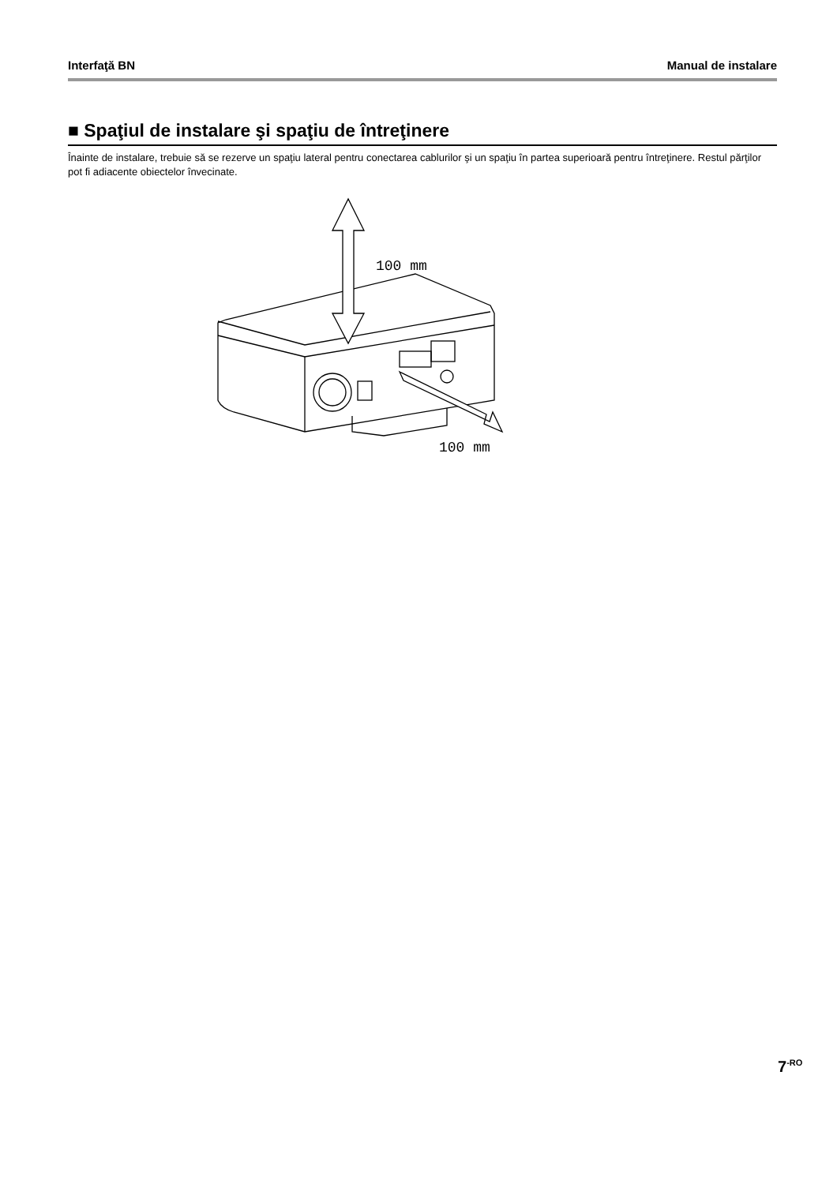Interfaţă BN Manual de instalare
■ Spaţiul de instalare şi spaţiu de întreţinere
Înainte de instalare, trebuie să se rezerve un spaţiu lateral pentru conectarea cablurilor şi un spaţiu în partea superioară pentru întreţinere. Restul părţilor pot fi adiacente obiectelor învecinate.
100 mm
100 mm
7<sup>-RO</sup>